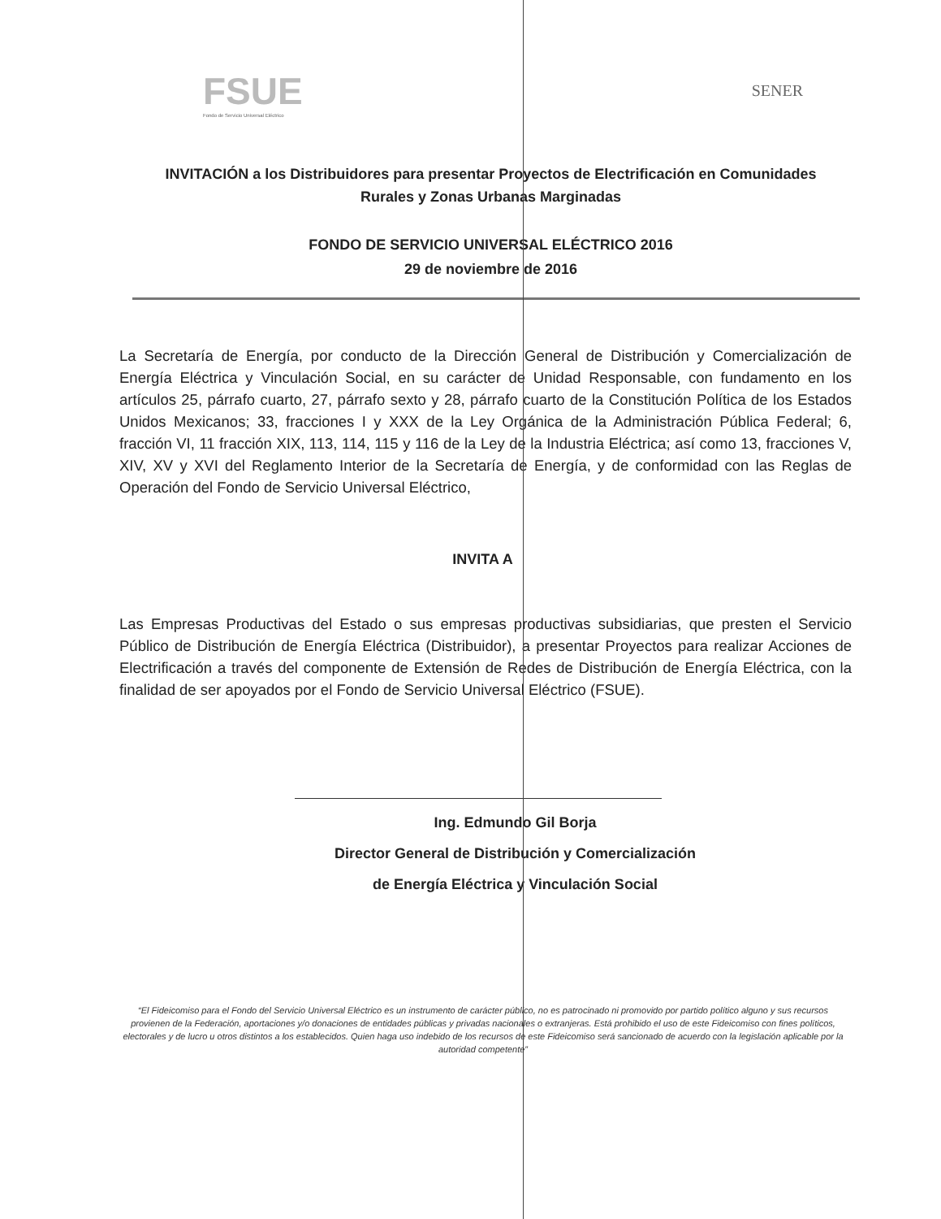FSUE
Fondo de Servicio Universal Eléctrico
SENER
INVITACIÓN a los Distribuidores para presentar Proyectos de Electrificación en Comunidades Rurales y Zonas Urbanas Marginadas
FONDO DE SERVICIO UNIVERSAL ELÉCTRICO 2016
29 de noviembre de 2016
La Secretaría de Energía, por conducto de la Dirección General de Distribución y Comercialización de Energía Eléctrica y Vinculación Social, en su carácter de Unidad Responsable, con fundamento en los artículos 25, párrafo cuarto, 27, párrafo sexto y 28, párrafo cuarto de la Constitución Política de los Estados Unidos Mexicanos; 33, fracciones I y XXX de la Ley Orgánica de la Administración Pública Federal; 6, fracción VI, 11 fracción XIX, 113, 114, 115 y 116 de la Ley de la Industria Eléctrica; así como 13, fracciones V, XIV, XV y XVI del Reglamento Interior de la Secretaría de Energía, y de conformidad con las Reglas de Operación del Fondo de Servicio Universal Eléctrico,
INVITA A
Las Empresas Productivas del Estado o sus empresas productivas subsidiarias, que presten el Servicio Público de Distribución de Energía Eléctrica (Distribuidor), a presentar Proyectos para realizar Acciones de Electrificación a través del componente de Extensión de Redes de Distribución de Energía Eléctrica, con la finalidad de ser apoyados por el Fondo de Servicio Universal Eléctrico (FSUE).
Ing. Edmundo Gil Borja
Director General de Distribución y Comercialización
de Energía Eléctrica y Vinculación Social
“El Fideicomiso para el Fondo del Servicio Universal Eléctrico es un instrumento de carácter público, no es patrocinado ni promovido por partido político alguno y sus recursos provienen de la Federación, aportaciones y/o donaciones de entidades públicas y privadas nacionales o extranjeras. Está prohibido el uso de este Fideicomiso con fines políticos, electorales y de lucro u otros distintos a los establecidos. Quien haga uso indebido de los recursos de este Fideicomiso será sancionado de acuerdo con la legislación aplicable por la autoridad competente”